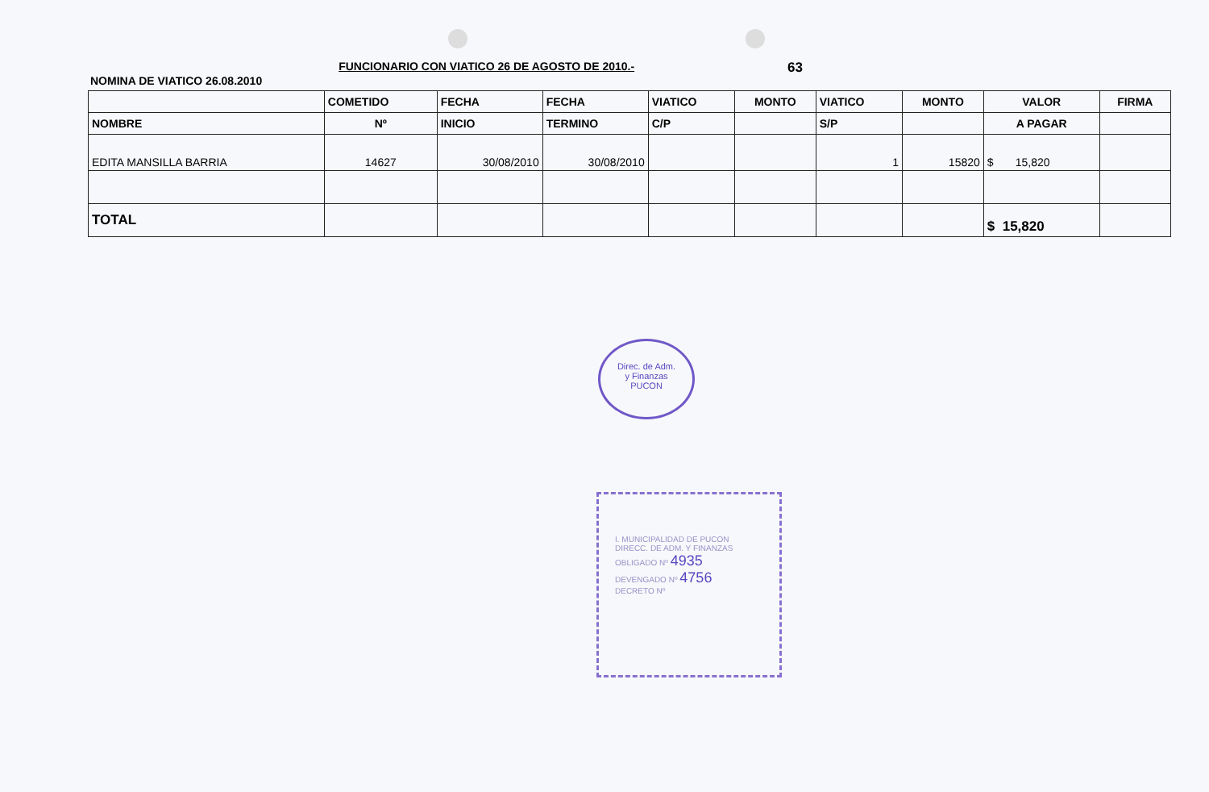NOMINA DE VIATICO 26.08.2010
FUNCIONARIO CON VIATICO 26 DE AGOSTO DE 2010.-
63
| | COMETIDO | FECHA | FECHA | VIATICO | MONTO | VIATICO | MONTO | VALOR | FIRMA |
| --- | --- | --- | --- | --- | --- | --- | --- | --- | --- |
| NOMBRE | Nº | INICIO | TERMINO | C/P | | S/P | | A PAGAR | |
| EDITA MANSILLA BARRIA | 14627 | 30/08/2010 | 30/08/2010 | | | 1 | 15820 | $ 15,820 | |
| TOTAL | | | | | | | | $ 15,820 | |
Direc. de Adm.
y Finanzas
PUCON
I. MUNICIPALIDAD DE PUCON
DIRECC. DE ADM. Y FINANZAS
OBLIGADO Nº 4935
DEVENGADO Nº 4756
DECRETO Nº